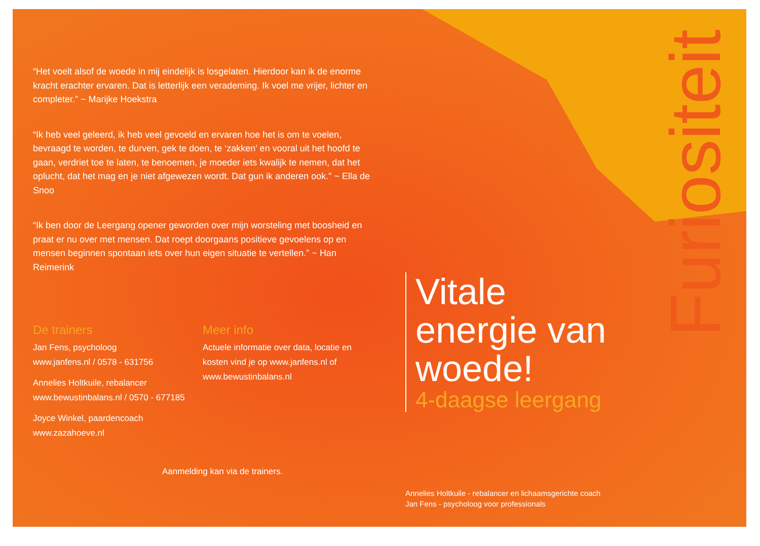“Het voelt alsof de woede in mij eindelijk is losgelaten. Hierdoor kan ik de enorme kracht erachter ervaren. Dat is letterlijk een verademing. Ik voel me vrijer, lichter en completer.” ~ Marijke Hoekstra
“Ik heb veel geleerd, ik heb veel gevoeld en ervaren hoe het is om te voelen, bevraagd te worden, te durven, gek te doen, te ‘zakken’ en vooral uit het hoofd te gaan, verdriet toe te laten, te benoemen, je moeder iets kwalijk te nemen, dat het oplucht, dat het mag en je niet afgewezen wordt. Dat gun ik anderen ook.” ~ Ella de Snoo
“Ik ben door de Leergang opener geworden over mijn worsteling met boosheid en praat er nu over met mensen. Dat roept doorgaans positieve gevoelens op en mensen beginnen spontaan iets over hun eigen situatie te vertellen.” ~ Han Reimerink
De trainers
Jan Fens, psycholoog
www.janfens.nl / 0578 - 631756
Annelies Holtkuile, rebalancer
www.bewustinbalans.nl / 0570 - 677185
Joyce Winkel, paardencoach
www.zazahoeve.nl
Meer info
Actuele informatie over data, locatie en kosten vind je op www.janfens.nl of www.bewustinbalans.nl
Aanmelding kan via de trainers.
Vitale
energie van
woede!
4-daagse leergang
Annelies Holtkuile - rebalancer en lichaamsgerichte coach
Jan Fens - psycholoog voor professionals
Furiositeit